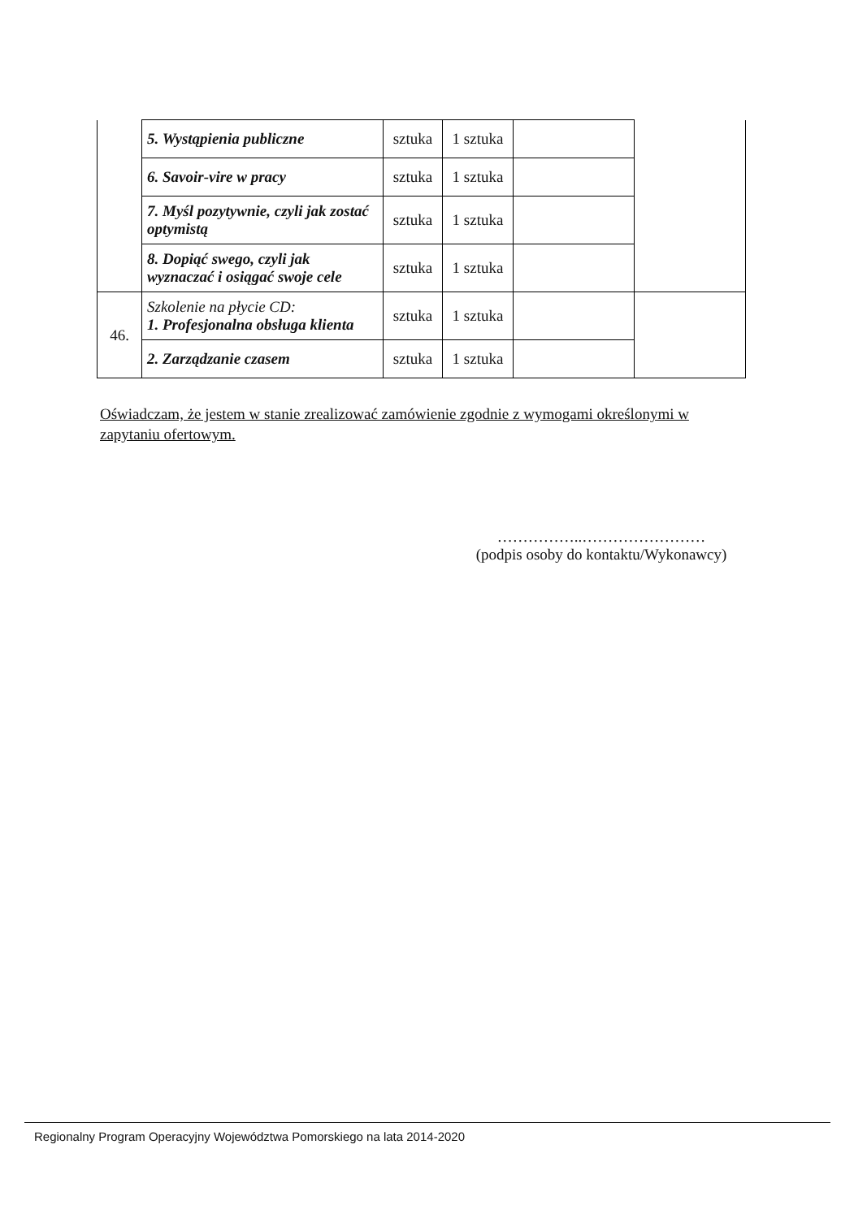| | 5. Wystąpienia publiczne | sztuka | 1 sztuka | | |
| | 6. Savoir-vire w pracy | sztuka | 1 sztuka | | |
| | 7. Myśl pozytywnie, czyli jak zostać optymistą | sztuka | 1 sztuka | | |
| | 8. Dopiąć swego, czyli jak wyznaczać i osiągać swoje cele | sztuka | 1 sztuka | | |
| 46. | Szkolenie na płycie CD: 1. Profesjonalna obsługa klienta | sztuka | 1 sztuka | | |
| | 2. Zarządzanie czasem | sztuka | 1 sztuka | | |
Oświadczam, że jestem w stanie zrealizować zamówienie zgodnie z wymogami określonymi w zapytaniu ofertowym.
……………..……………………
(podpis osoby do kontaktu/Wykonawcy)
Regionalny Program Operacyjny Województwa Pomorskiego na lata 2014-2020